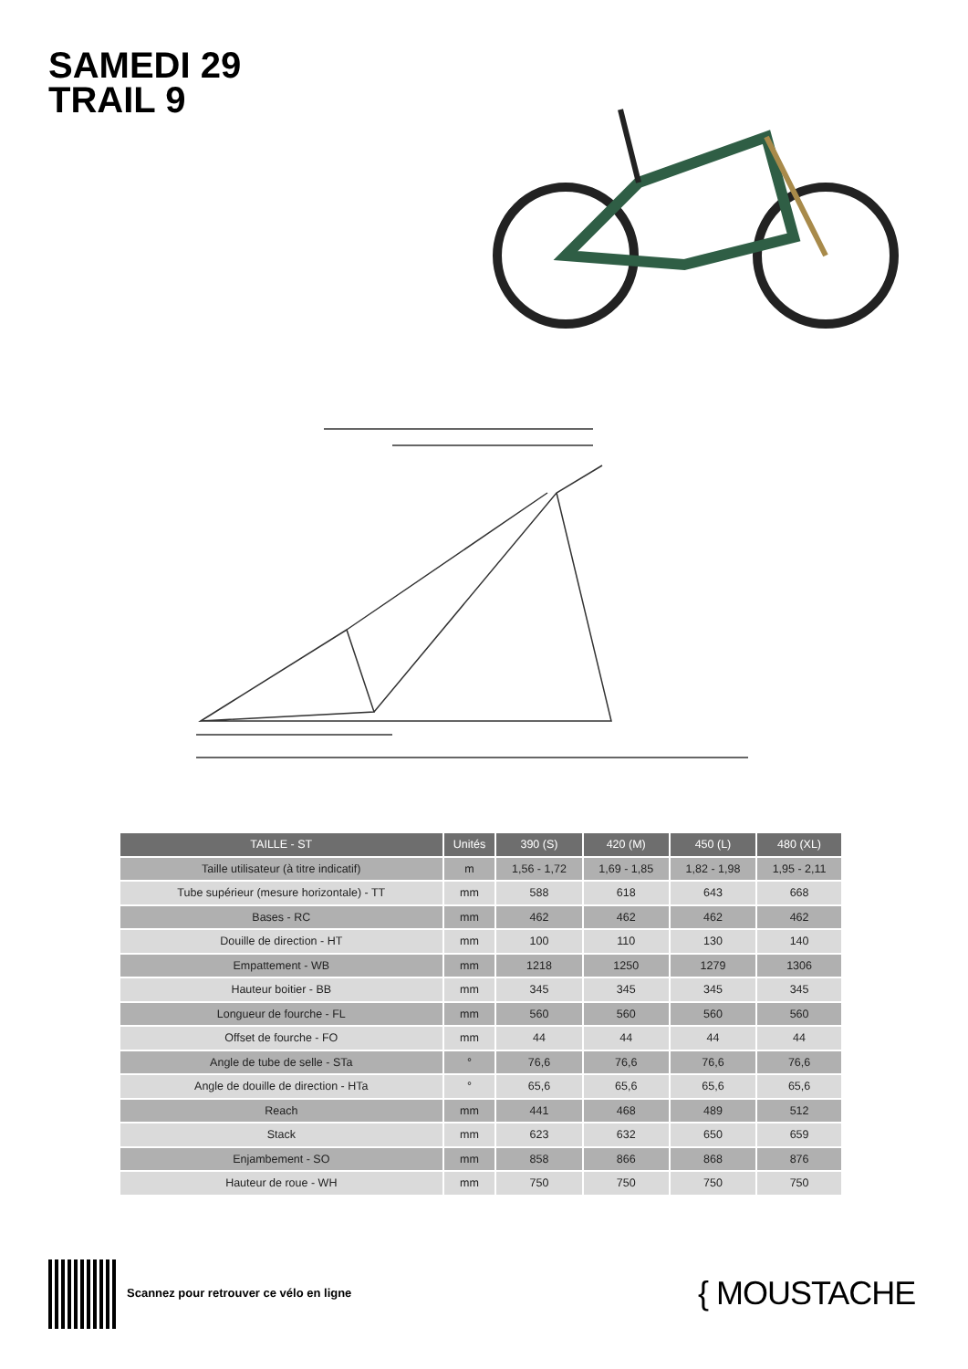SAMEDI 29
TRAIL 9
| TAILLE - ST | Unités | 390 (S) | 420 (M) | 450 (L) | 480 (XL) |
| --- | --- | --- | --- | --- | --- |
| Taille utilisateur (à titre indicatif) | m | 1,56 - 1,72 | 1,69 - 1,85 | 1,82 - 1,98 | 1,95 - 2,11 |
| Tube supérieur (mesure horizontale) - TT | mm | 588 | 618 | 643 | 668 |
| Bases - RC | mm | 462 | 462 | 462 | 462 |
| Douille de direction - HT | mm | 100 | 110 | 130 | 140 |
| Empattement - WB | mm | 1218 | 1250 | 1279 | 1306 |
| Hauteur boitier - BB | mm | 345 | 345 | 345 | 345 |
| Longueur de fourche - FL | mm | 560 | 560 | 560 | 560 |
| Offset de fourche - FO | mm | 44 | 44 | 44 | 44 |
| Angle de tube de selle - STa | ° | 76,6 | 76,6 | 76,6 | 76,6 |
| Angle de douille de direction - HTa | ° | 65,6 | 65,6 | 65,6 | 65,6 |
| Reach | mm | 441 | 468 | 489 | 512 |
| Stack | mm | 623 | 632 | 650 | 659 |
| Enjambement - SO | mm | 858 | 866 | 868 | 876 |
| Hauteur de roue - WH | mm | 750 | 750 | 750 | 750 |
Scannez pour retrouver ce vélo en ligne
{ MOUSTACHE